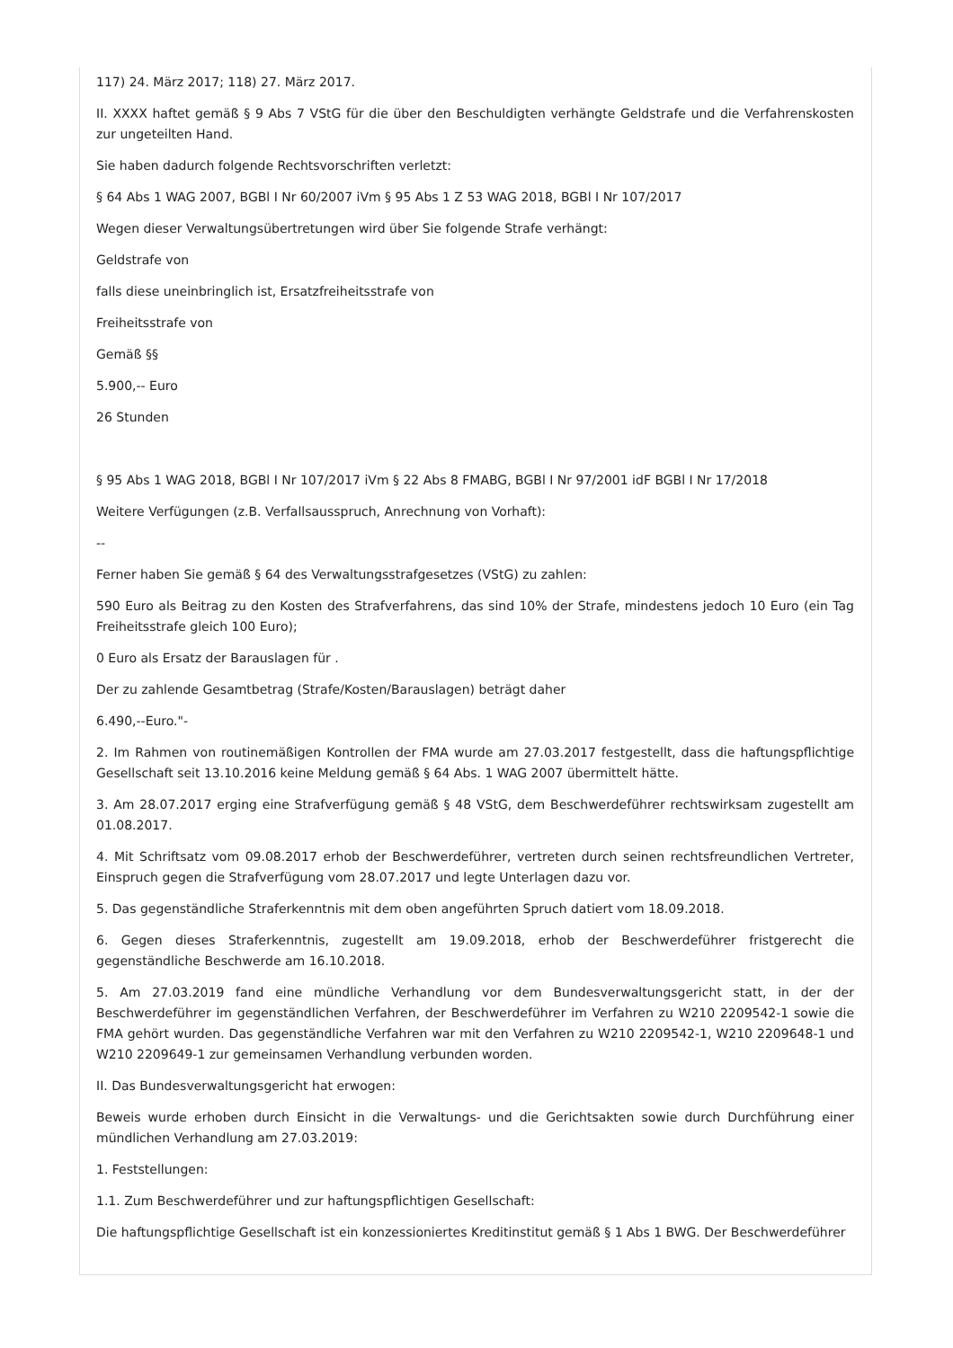117) 24. März 2017; 118) 27. März 2017.
II. XXXX haftet gemäß § 9 Abs 7 VStG für die über den Beschuldigten verhängte Geldstrafe und die Verfahrenskosten zur ungeteilten Hand.
Sie haben dadurch folgende Rechtsvorschriften verletzt:
§ 64 Abs 1 WAG 2007, BGBl I Nr 60/2007 iVm § 95 Abs 1 Z 53 WAG 2018, BGBl I Nr 107/2017
Wegen dieser Verwaltungsübertretungen wird über Sie folgende Strafe verhängt:
Geldstrafe von
falls diese uneinbringlich ist, Ersatzfreiheitsstrafe von
Freiheitsstrafe von
Gemäß §§
5.900,-- Euro
26 Stunden
§ 95 Abs 1 WAG 2018, BGBl I Nr 107/2017 iVm § 22 Abs 8 FMABG, BGBl I Nr 97/2001 idF BGBl I Nr 17/2018
Weitere Verfügungen (z.B. Verfallsausspruch, Anrechnung von Vorhaft):
--
Ferner haben Sie gemäß § 64 des Verwaltungsstrafgesetzes (VStG) zu zahlen:
590 Euro als Beitrag zu den Kosten des Strafverfahrens, das sind 10% der Strafe, mindestens jedoch 10 Euro (ein Tag Freiheitsstrafe gleich 100 Euro);
0 Euro als Ersatz der Barauslagen für .
Der zu zahlende Gesamtbetrag (Strafe/Kosten/Barauslagen) beträgt daher
6.490,--Euro."-
2. Im Rahmen von routinemäßigen Kontrollen der FMA wurde am 27.03.2017 festgestellt, dass die haftungspflichtige Gesellschaft seit 13.10.2016 keine Meldung gemäß § 64 Abs. 1 WAG 2007 übermittelt hätte.
3. Am 28.07.2017 erging eine Strafverfügung gemäß § 48 VStG, dem Beschwerdeführer rechtswirksam zugestellt am 01.08.2017.
4. Mit Schriftsatz vom 09.08.2017 erhob der Beschwerdeführer, vertreten durch seinen rechtsfreundlichen Vertreter, Einspruch gegen die Strafverfügung vom 28.07.2017 und legte Unterlagen dazu vor.
5. Das gegenständliche Straferkenntnis mit dem oben angeführten Spruch datiert vom 18.09.2018.
6. Gegen dieses Straferkenntnis, zugestellt am 19.09.2018, erhob der Beschwerdeführer fristgerecht die gegenständliche Beschwerde am 16.10.2018.
5. Am 27.03.2019 fand eine mündliche Verhandlung vor dem Bundesverwaltungsgericht statt, in der der Beschwerdeführer im gegenständlichen Verfahren, der Beschwerdeführer im Verfahren zu W210 2209542-1 sowie die FMA gehört wurden. Das gegenständliche Verfahren war mit den Verfahren zu W210 2209542-1, W210 2209648-1 und W210 2209649-1 zur gemeinsamen Verhandlung verbunden worden.
II. Das Bundesverwaltungsgericht hat erwogen:
Beweis wurde erhoben durch Einsicht in die Verwaltungs- und die Gerichtsakten sowie durch Durchführung einer mündlichen Verhandlung am 27.03.2019:
1. Feststellungen:
1.1. Zum Beschwerdeführer und zur haftungspflichtigen Gesellschaft:
Die haftungspflichtige Gesellschaft ist ein konzessioniertes Kreditinstitut gemäß § 1 Abs 1 BWG. Der Beschwerdeführer